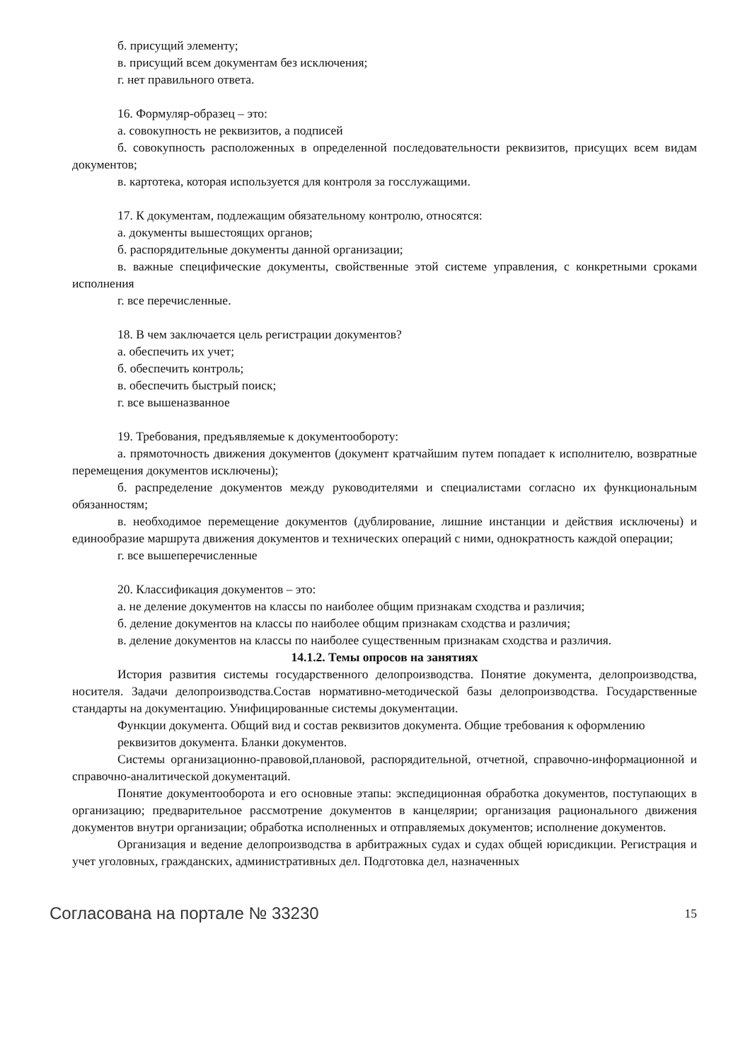б. присущий элементу;
в. присущий всем документам без исключения;
г. нет правильного ответа.
16. Формуляр-образец – это:
а. совокупность не реквизитов, а подписей
б. совокупность расположенных в определенной последовательности реквизитов, присущих всем видам документов;
в. картотека, которая используется для контроля за госслужащими.
17. К документам, подлежащим обязательному контролю, относятся:
а. документы вышестоящих органов;
б. распорядительные документы данной организации;
в. важные специфические документы, свойственные этой системе управления, с конкретными сроками исполнения
г. все перечисленные.
18. В чем заключается цель регистрации документов?
а. обеспечить их учет;
б. обеспечить контроль;
в. обеспечить быстрый поиск;
г. все вышеназванное
19. Требования, предъявляемые к документообороту:
а. прямоточность движения документов (документ кратчайшим путем попадает к исполнителю, возвратные перемещения документов исключены);
б. распределение документов между руководителями и специалистами согласно их функциональным обязанностям;
в. необходимое перемещение документов (дублирование, лишние инстанции и действия исключены) и единообразие маршрута движения документов и технических операций с ними, однократность каждой операции;
г. все вышеперечисленные
20. Классификация документов – это:
а. не деление документов на классы по наиболее общим признакам сходства и различия;
б. деление документов на классы по наиболее общим признакам сходства и различия;
в. деление документов на классы по наиболее существенным признакам сходства и различия.
14.1.2. Темы опросов на занятиях
История развития системы государственного делопроизводства. Понятие документа, делопроизводства, носителя. Задачи делопроизводства.Состав нормативно-методической базы делопроизводства. Государственные стандарты на документацию. Унифицированные системы документации.
Функции документа. Общий вид и состав реквизитов документа. Общие требования к оформлению
реквизитов документа. Бланки документов.
Системы организационно-правовой,плановой, распорядительной, отчетной, справочно-информационной и справочно-аналитической документаций.
Понятие документооборота и его основные этапы: экспедиционная обработка документов, поступающих в организацию; предварительное рассмотрение документов в канцелярии; организация рационального движения документов внутри организации; обработка исполненных и отправляемых документов; исполнение документов.
Организация и ведение делопроизводства в арбитражных судах и судах общей юрисдикции. Регистрация и учет уголовных, гражданских, административных дел. Подготовка дел, назначенных
Согласована на портале № 33230 15